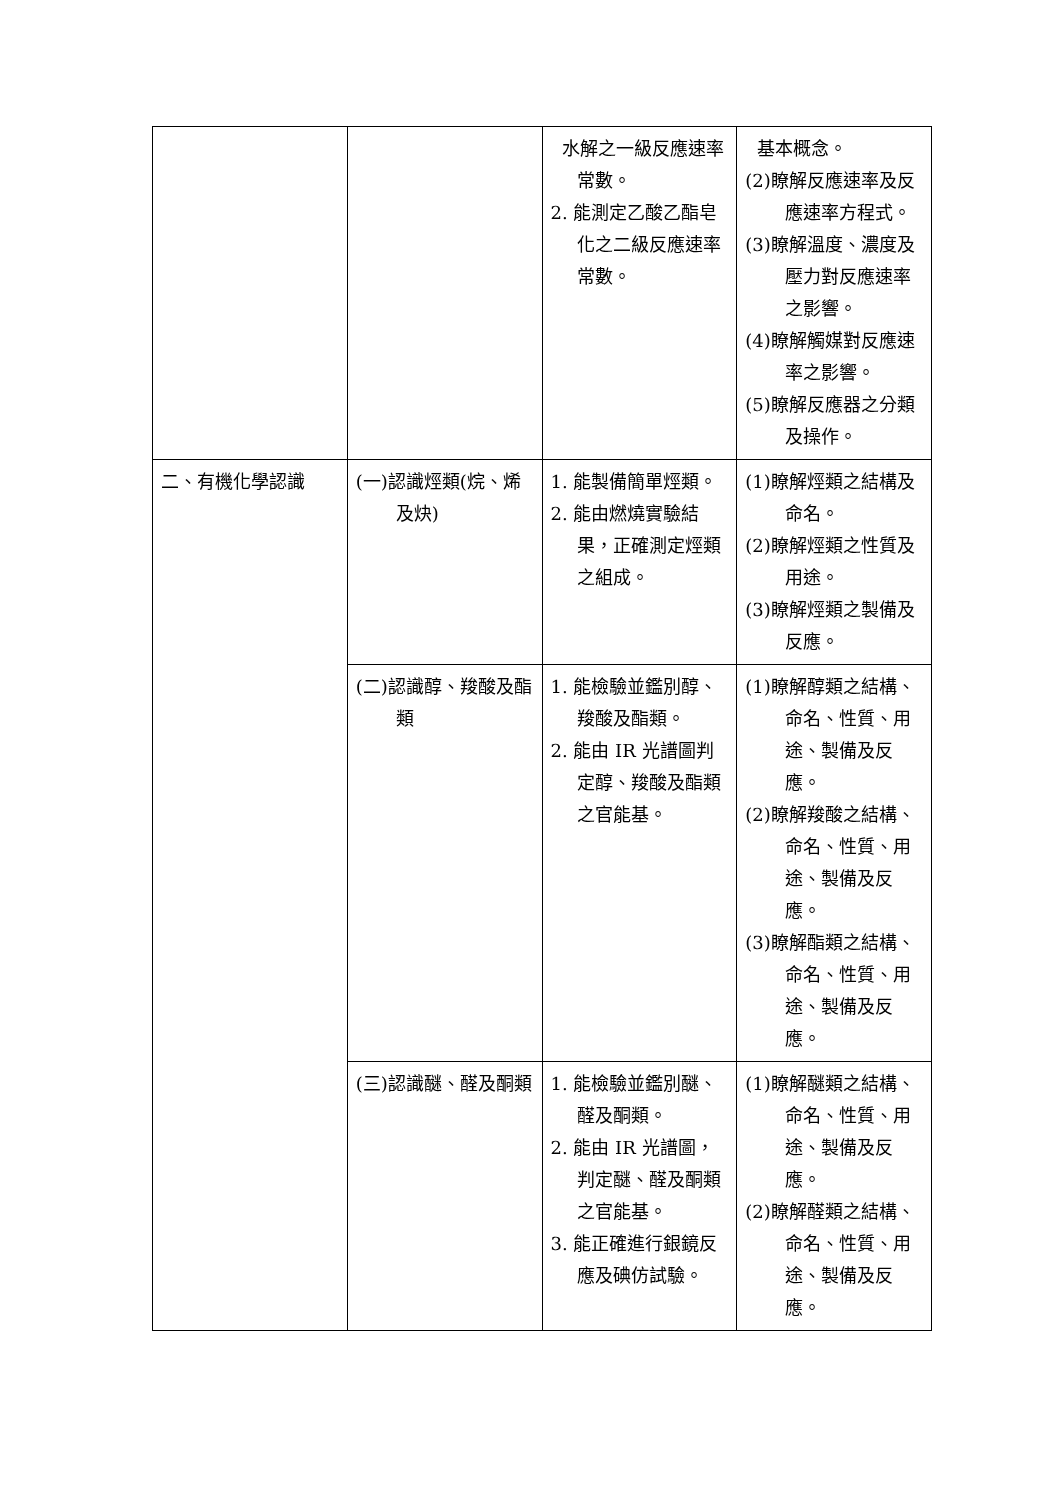| | | 水解之一級反應速率常數。 2. 能測定乙酸乙酯皂化之二級反應速率常數。 | 基本概念。 (2)瞭解反應速率及反應速率方程式。 (3)瞭解溫度、濃度及壓力對反應速率之影響。 (4)瞭解觸媒對反應速率之影響。 (5)瞭解反應器之分類及操作。 |
| 二、有機化學認識 | (一)認識烴類(烷、烯及炔) | 1. 能製備簡單烴類。 2. 能由燃燒實驗結果，正確測定烴類之組成。 | (1)瞭解烴類之結構及命名。 (2)瞭解烴類之性質及用途。 (3)瞭解烴類之製備及反應。 |
| | (二)認識醇、羧酸及酯類 | 1. 能檢驗並鑑別醇、羧酸及酯類。 2. 能由 IR 光譜圖判定醇、羧酸及酯類之官能基。 | (1)瞭解醇類之結構、命名、性質、用途、製備及反應。 (2)瞭解羧酸之結構、命名、性質、用途、製備及反應。 (3)瞭解酯類之結構、命名、性質、用途、製備及反應。 |
| | (三)認識醚、醛及酮類 | 1. 能檢驗並鑑別醚、醛及酮類。 2. 能由 IR 光譜圖，判定醚、醛及酮類之官能基。 3. 能正確進行銀鏡反應及碘仿試驗。 | (1)瞭解醚類之結構、命名、性質、用途、製備及反應。 (2)瞭解醛類之結構、命名、性質、用途、製備及反應。 |